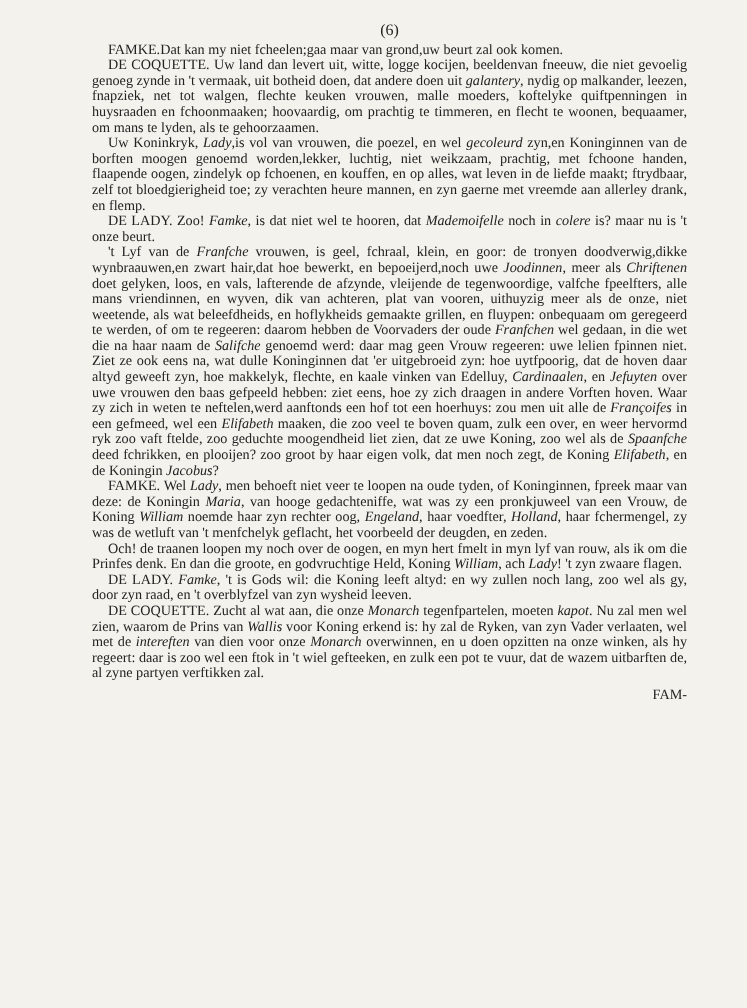(6)
FAMKE.Dat kan my niet fcheelen;gaa maar van grond,uw beurt zal ook komen.
DE COQUETTE. Uw land dan levert uit, witte, logge kocijen, beeldenvan fneeuw, die niet gevoelig genoeg zynde in 't vermaak, uit botheid doen, dat andere doen uit galantery, nydig op malkander, leezen, fnapziek, net tot walgen, flechte keuken vrouwen, malle moeders, koftelyke quiftpenningen in huysraaden en fchoonmaaken; hoovaardig, om prachtig te timmeren, en flecht te woonen, bequaamer, om mans te lyden, als te gehoorzaamen.
Uw Koninkryk, Lady,is vol van vrouwen, die poezel, en wel gecoleurd zyn,en Koninginnen van de borften moogen genoemd worden,lekker, luchtig, niet weikzaam, prachtig, met fchoone handen, flaapende oogen, zindelyk op fchoenen, en kouffen, en op alles, wat leven in de liefde maakt; ftrydbaar, zelf tot bloedgierigheid toe; zy verachten heure mannen, en zyn gaerne met vreemde aan allerley drank, en flemp.
DE LADY. Zoo! Famke, is dat niet wel te hooren, dat Mademoifelle noch in colere is? maar nu is 't onze beurt.
't Lyf van de Franfche vrouwen, is geel, fchraal, klein, en goor: de tronyen doodverwig,dikke wynbraauwen,en zwart hair,dat hoe bewerkt, en bepoeijerd,noch uwe Joodinnen, meer als Chriftenen doet gelyken, loos, en vals, lafterende de afzynde, vleijende de tegenwoordige, valfche fpeelfters, alle mans vriendinnen, en wyven, dik van achteren, plat van vooren, uithuyzig meer als de onze, niet weetende, als wat beleefdheids, en hoflykheids gemaakte grillen, en fluypen: onbequaam om geregeerd te werden, of om te regeeren: daarom hebben de Voorvaders der oude Franfchen wel gedaan, in die wet die na haar naam de Salifche genoemd werd: daar mag geen Vrouw regeeren: uwe lelien fpinnen niet. Ziet ze ook eens na, wat dulle Koninginnen dat 'er uitgebroeid zyn: hoe uytfpoorig, dat de hoven daar altyd geweeft zyn, hoe makkelyk, flechte, en kaale vinken van Edelluy, Cardinaalen, en Jefuyten over uwe vrouwen den baas gefpeeld hebben: ziet eens, hoe zy zich draagen in andere Vorften hoven. Waar zy zich in weten te neftelen,werd aanftonds een hof tot een hoerhuys: zou men uit alle de Françoifes in een gefmeed, wel een Elifabeth maaken, die zoo veel te boven quam, zulk een over, en weer hervormd ryk zoo vaft ftelde, zoo geduchte moogendheid liet zien, dat ze uwe Koning, zoo wel als de Spaanfche deed fchrikken, en plooijen? zoo groot by haar eigen volk, dat men noch zegt, de Koning Elifabeth, en de Koningin Jacobus?
FAMKE. Wel Lady, men behoeft niet veer te loopen na oude tyden, of Koninginnen, fpreek maar van deze: de Koningin Maria, van hooge gedachteniffe, wat was zy een pronkjuweel van een Vrouw, de Koning William noemde haar zyn rechter oog, Engeland, haar voedfter, Holland, haar fchermengel, zy was de wetluft van 't menfchelyk geflacht, het voorbeeld der deugden, en zeden.
Och! de traanen loopen my noch over de oogen, en myn hert fmelt in myn lyf van rouw, als ik om die Prinfes denk. En dan die groote, en godvruchtige Held, Koning William, ach Lady! 't zyn zwaare flagen.
DE LADY. Famke, 't is Gods wil: die Koning leeft altyd: en wy zullen noch lang, zoo wel als gy, door zyn raad, en 't overblyfzel van zyn wysheid leeven.
DE COQUETTE. Zucht al wat aan, die onze Monarch tegenfpartelen, moeten kapot. Nu zal men wel zien, waarom de Prins van Wallis voor Koning erkend is: hy zal de Ryken, van zyn Vader verlaaten, wel met de intereften van dien voor onze Monarch overwinnen, en u doen opzitten na onze winken, als hy regeert: daar is zoo wel een ftok in 't wiel gefteeken, en zulk een pot te vuur, dat de wazem uitbarften de, al zyne partyen verftikken zal.
FAM-